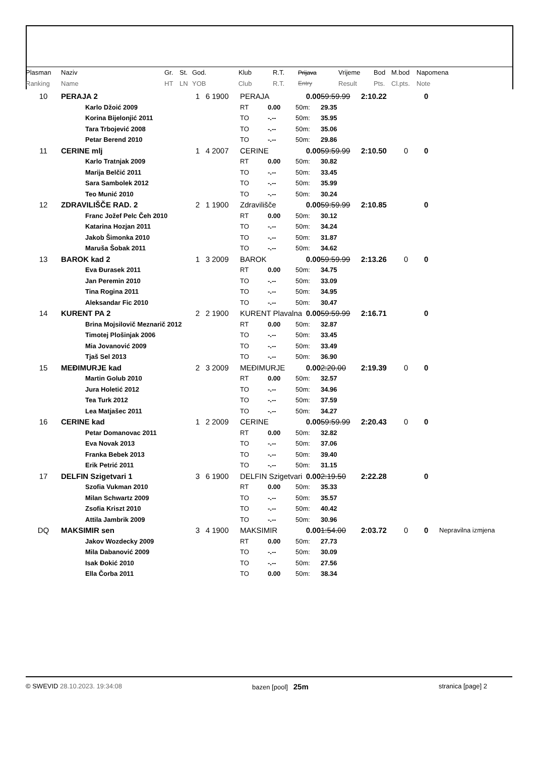| Plasman | Naziv | Gr. | St. | God. | Klub | R.T. | Prijava | Vrijeme | Bod | M.bod | Napomena |
| --- | --- | --- | --- | --- | --- | --- | --- | --- | --- | --- | --- |
| Ranking | Name | HT | LN | YOB | Club | R.T. | Entry | Result | Pts. | Cl.pts. | Note |
| 10 | PERAJA 2 1 | 6 | 1900 | PERAJA 0.00 | | | 59:59.99 | 2:10.22 | | 0 | |
| | Karlo Džoić 2009 | | | RT | 0.00 | 50m: | 29.35 | | | | |
| | Korina Bijelonjić 2011 | | | TO | -.-- | 50m: | 35.95 | | | | |
| | Tara Trbojević 2008 | | | TO | -.-- | 50m: | 35.06 | | | | |
| | Petar Berend 2010 | | | TO | -.-- | 50m: | 29.86 | | | | |
| 11 | CERINE mlj 1 | 4 | 2007 | CERINE 0.00 | | | 59:59.99 | 2:10.50 | 0 | 0 | |
| | Karlo Tratnjak 2009 | | | RT | 0.00 | 50m: | 30.82 | | | | |
| | Marija Belčić 2011 | | | TO | -.-- | 50m: | 33.45 | | | | |
| | Sara Sambolek 2012 | | | TO | -.-- | 50m: | 35.99 | | | | |
| | Teo Munić 2010 | | | TO | -.-- | 50m: | 30.24 | | | | |
| 12 | ZDRAVILIŠČE RAD. 2 2 | 1 | 1900 | Zdravilišče 0.00 | | | 59:59.99 | 2:10.85 | | 0 | |
| | Franc Jožef Pelc Čeh 2010 | | | RT | 0.00 | 50m: | 30.12 | | | | |
| | Katarina Hozjan 2011 | | | TO | -.-- | 50m: | 34.24 | | | | |
| | Jakob Šimonka 2010 | | | TO | -.-- | 50m: | 31.87 | | | | |
| | Maruša Šobak 2011 | | | TO | -.-- | 50m: | 34.62 | | | | |
| 13 | BAROK kad 2 1 | 3 | 2009 | BAROK 0.00 | | | 59:59.99 | 2:13.26 | 0 | 0 | |
| | Eva Đurasek 2011 | | | RT | 0.00 | 50m: | 34.75 | | | | |
| | Jan Peremin 2010 | | | TO | -.-- | 50m: | 33.09 | | | | |
| | Tina Rogina 2011 | | | TO | -.-- | 50m: | 34.95 | | | | |
| | Aleksandar Fic 2010 | | | TO | -.-- | 50m: | 30.47 | | | | |
| 14 | KURENT PA 2 2 | 2 | 1900 | KURENT Plavalna 0.00 | | | 59:59.99 | 2:16.71 | | 0 | |
| | Brina Mojsilovič Meznarič 2012 | | | RT | 0.00 | 50m: | 32.87 | | | | |
| | Timotej Plošinjak 2006 | | | TO | -.-- | 50m: | 33.45 | | | | |
| | Mia Jovanović 2009 | | | TO | -.-- | 50m: | 33.49 | | | | |
| | Tjaš Sel 2013 | | | TO | -.-- | 50m: | 36.90 | | | | |
| 15 | MEĐIMURJE kad 2 | 3 | 2009 | MEĐIMURJE 0.00 | | | 2:20.00 | 2:19.39 | 0 | 0 | |
| | Martin Golub 2010 | | | RT | 0.00 | 50m: | 32.57 | | | | |
| | Jura Holetić 2012 | | | TO | -.-- | 50m: | 34.96 | | | | |
| | Tea Turk 2012 | | | TO | -.-- | 50m: | 37.59 | | | | |
| | Lea Matjašec 2011 | | | TO | -.-- | 50m: | 34.27 | | | | |
| 16 | CERINE kad 1 | 2 | 2009 | CERINE 0.00 | | | 59:59.99 | 2:20.43 | 0 | 0 | |
| | Petar Domanovac 2011 | | | RT | 0.00 | 50m: | 32.82 | | | | |
| | Eva Novak 2013 | | | TO | -.-- | 50m: | 37.06 | | | | |
| | Franka Bebek 2013 | | | TO | -.-- | 50m: | 39.40 | | | | |
| | Erik Petrić 2011 | | | TO | -.-- | 50m: | 31.15 | | | | |
| 17 | DELFIN Szigetvari 1 3 | 6 | 1900 | DELFIN Szigetvari 0.00 | | | 2:19.50 | 2:22.28 | | 0 | |
| | Szofia Vukman 2010 | | | RT | 0.00 | 50m: | 35.33 | | | | |
| | Milan Schwartz 2009 | | | TO | -.-- | 50m: | 35.57 | | | | |
| | Zsofia Kriszt 2010 | | | TO | -.-- | 50m: | 40.42 | | | | |
| | Attila Jambrik 2009 | | | TO | -.-- | 50m: | 30.96 | | | | |
| DQ | MAKSIMIR sen 3 | 4 | 1900 | MAKSIMIR 0.00 | | | 1:54.00 | 2:03.72 | 0 | 0 | Nepravilna izmjena |
| | Jakov Wozdecky 2009 | | | RT | 0.00 | 50m: | 27.73 | | | | |
| | Mila Dabanović 2009 | | | TO | -.-- | 50m: | 30.09 | | | | |
| | Isak Đokić 2010 | | | TO | -.-- | 50m: | 27.56 | | | | |
| | Ella Čorba 2011 | | | TO | 0.00 | 50m: | 38.34 | | | | |
© SWEVID 28.10.2023. 19:34:08 bazen [pool] 25m stranica [page] 2